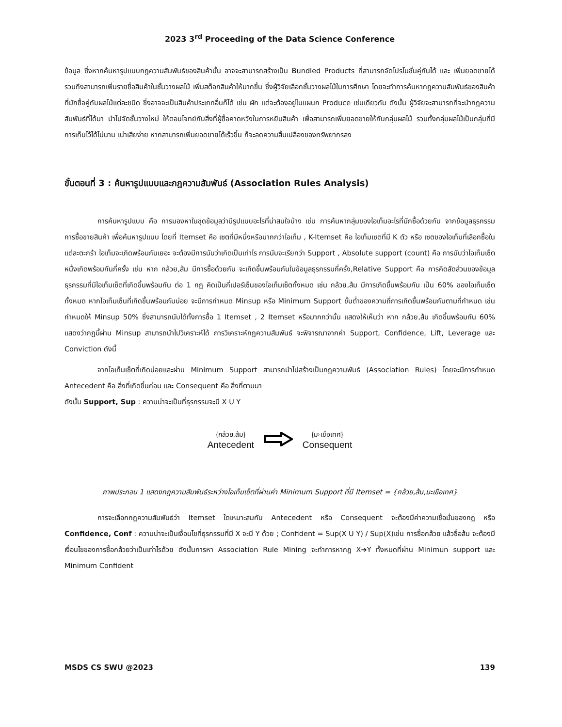2023 3<sup>rd</sup> Proceeding of the Data Science Conference
ข้อมูล ซึ่งหากค้นหารูปแบบกฎความสัมพันธ์ของสินค้านั้น อาจจะสามารถสร้างเป็น Bundled Products ที่สามารถจัดโปรโมชั่นคู่กันได้ และ เพิ่มยอดขายได้ รวมถึงสามารถเพิ่มรายชื่อสินค้าในชั้นวางผลไม้ เพิ่มสต็อกสินค้าให้มากขึ้น ซึ่งผู้วิจัยเลือกชั้นวางผลไม้ในการศึกษา โดยจะทำการค้นหากฎความสัมพันธ์ของสินค้าที่มักซื้อคู่กับผลไม้แต่ละชนิด ซึ่งอาจจะเป็นสินค้าประเภทอื่นก็ได้ เช่น ผัก แต่จะต้องอยู่ในแผนก Produce เช่นเดียวกัน ดังนั้น ผู้วิจัยจะสามารถที่จะนำกฎความสัมพันธ์ที่ได้มา นำไปจัดชั้นวางใหม่ ให้ตอบโจทย์กับสิ่งที่ผู้ซื้อคาดหวังในการหยิบสินค้า เพื่อสามารถเพิ่มยอดขายให้กับกลุ่มผลไม้ รวมทั้งกลุ่มผลไม้เป็นกลุ่มที่มีการเก็บไว้ได้ไม่นาน เน่าเสียง่าย หากสามารถเพิ่มยอดขายได้เร็วขึ้น ก็จะลดความสิ้นเปลืองของทรัพยากรลง
ขั้นตอนที่ 3 : ค้นหารูปแบบและกฎความสัมพันธ์ (Association Rules Analysis)
การค้นหารูปแบบ คือ การมองหาในชุดข้อมูลว่ามีรูปแบบอะไรที่น่าสนใจบ้าง เช่น การค้นหากลุ่มของไอเท็มอะไรที่มักซื้อด้วยกัน จากข้อมูลธุรกรรมการซื้อขายสินค้า เพื่อค้นหารูปแบบ โดยที่ Itemset คือ เซตที่มีหนึ่งหรือมากกว่าไอเท็ม , K-Itemset คือ ไอเท็มเซตที่มี K ตัว หรือ เซตของไอเท็มที่เลือกซื้อในแต่ละตะกร้า ไอเท็มจะเกิดพร้อมกันเยอะ จะต้องมีการนับว่าเกิดเป็นเท่าไร การนับจะเรียกว่า Support , Absolute support (count) คือ การนับว่าไอเท็มเซ็ตหนึ่งเกิดพร้อมกันกี่ครั้ง เช่น หาก กล้วย,ส้ม มีการซื้อด้วยกัน จะเกิดขึ้นพร้อมกันในข้อมูลธุรกรรมกี่ครั้ง,Relative Support คือ การคิดสัดส่วนของข้อมูลธุรกรรมที่มีไอเท็มเซ็ตที่เกิดขึ้นพร้อมกัน ต่อ 1 กฎ คิดเป็นกี่เปอร์เซ็นของไอเท็มเซ็ตทั้งหมด เช่น กล้วย,ส้ม มีการเกิดขึ้นพร้อมกัน เป็น 60% ของไอเท็มเซ็ตทั้งหมด หากไอเท็มเซ็นที่เกิดขึ้นพร้อมกันบ่อย จะมีการกำหนด Minsup หรือ Minimum Support ขั้นต่ำของความถี่การเกิดขึ้นพร้อมกันตามที่กำหนด เช่น กำหนดให้ Minsup 50% ซึ่งสามารถนับได้ทั้งการซื้อ 1 Itemset , 2 Itemset หรือมากกว่านั้น แสดงให้เห็นว่า หาก กล้วย,ส้ม เกิดขึ้นพร้อมกัน 60% แสดงว่ากฎนี้ผ่าน Minsup สามารถนำไปวิเคราะห์ได้ การวิเคราะห์กฎความสัมพันธ์ จะพิจารณาจากค่า Support, Confidence, Lift, Leverage และ Conviction ดังนี้
จากไอเท็มเซ็ตที่เกิดบ่อยและผ่าน Minimum Support สามารถนำไปสร้างเป็นกฎความพันธ์ (Association Rules) โดยจะมีการกำหนด Antecedent คือ สิ่งที่เกิดขึ้นก่อน และ Consequent คือ สิ่งที่ตามมา
ดังนั้น Support, Sup : ความน่าจะเป็นที่ธุรกรรมจะมี X U Y
| {กล้วย,ส้ม} | | {มะเขือเทศ} |
| Antecedent | | Consequent |
ภาพประกอบ 1 แสดงกฎความสัมพันธ์ระหว่างไอเท็มเซ็ตที่ผ่านค่า Minimum Support ที่มี Itemset = {กล้วย,ส้ม,มะเขือเทศ}
การจะเลือกกฎความสัมพันธ์ว่า Itemset ใดเหมาะสมกับ Antecedent หรือ Consequent จะต้องมีค่าความเชื่อมั่นของกฎ หรือ Confidence, Conf : ความน่าจะเป็นเงื่อนไขที่ธุรกรรมที่มี X จะมี Y ด้วย ; Confident = Sup(X U Y) / Sup(X)เช่น การซื้อกล้วย แล้วซื้อส้ม จะต้องมีเงื่อนไขของการซื้อกล้วยว่าเป็นเท่าไรด้วย ดังนั้นการหา Association Rule Mining จะทำการหากฎ X➔Y ทั้งหมดที่ผ่าน Minimun support และ Minimum Confident
MSDS CS SWU @2023 139